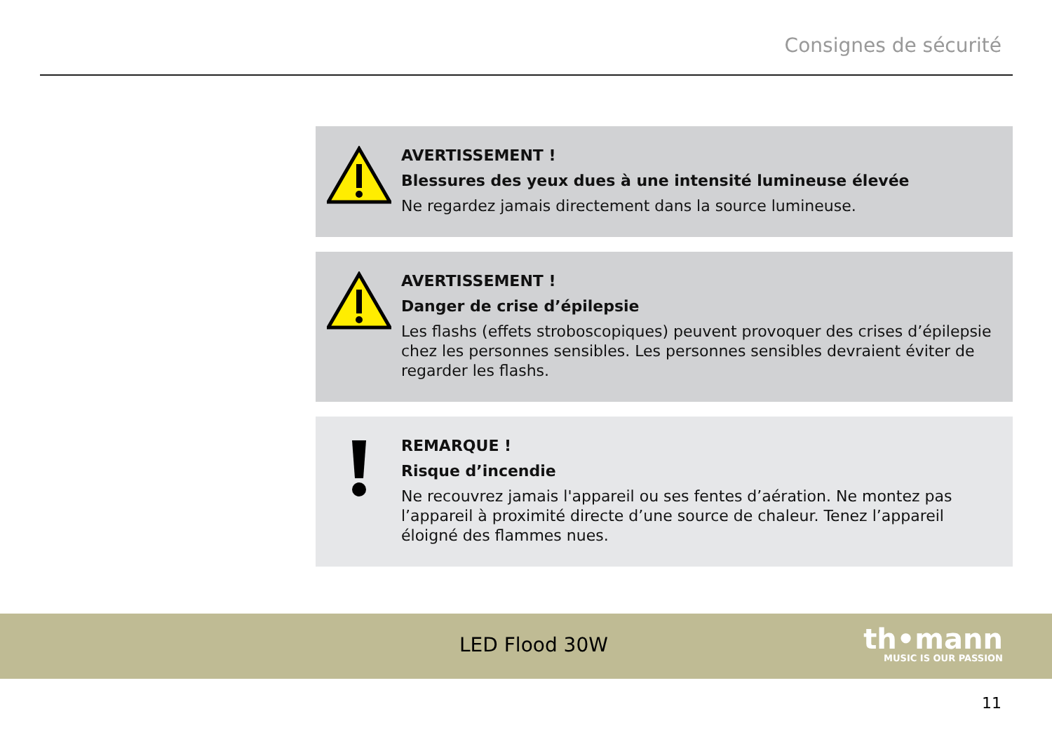Consignes de sécurité
AVERTISSEMENT !
Blessures des yeux dues à une intensité lumineuse élevée
Ne regardez jamais directement dans la source lumineuse.
AVERTISSEMENT !
Danger de crise d’épilepsie
Les flashs (effets stroboscopiques) peuvent provoquer des crises d’épilepsie chez les personnes sensibles. Les personnes sensibles devraient éviter de regarder les flashs.
REMARQUE !
Risque d’incendie
Ne recouvrez jamais l'appareil ou ses fentes d’aération. Ne montez pas l’appareil à proximité directe d’une source de chaleur. Tenez l’appareil éloigné des flammes nues.
LED Flood 30W
th•mann
MUSIC IS OUR PASSION
11